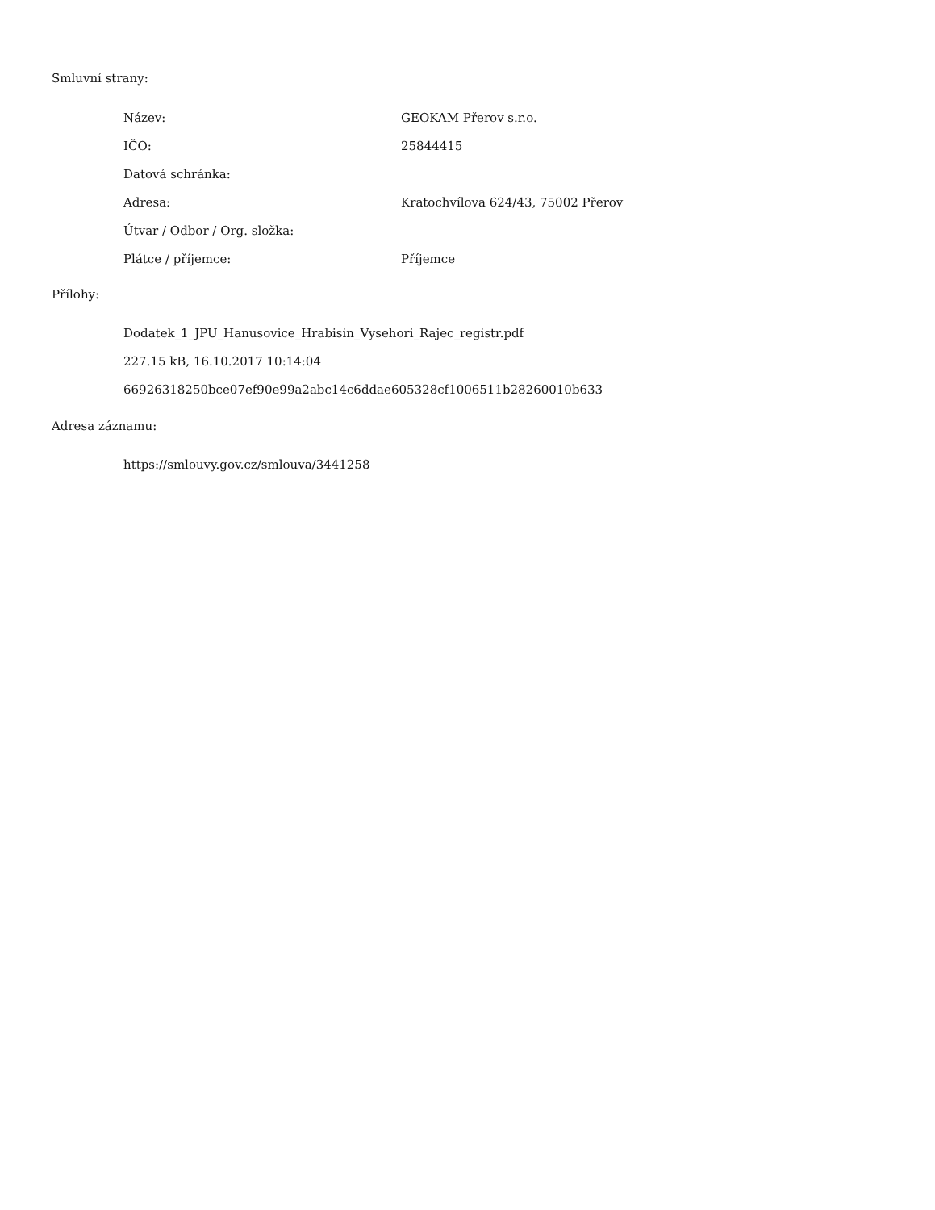Smluvní strany:
| Název: | GEOKAM Přerov s.r.o. |
| IČO: | 25844415 |
| Datová schránka: | |
| Adresa: | Kratochvílova 624/43, 75002 Přerov |
| Útvar / Odbor / Org. složka: | |
| Plátce / příjemce: | Příjemce |
Přílohy:
Dodatek_1_JPU_Hanusovice_Hrabisin_Vysehori_Rajec_registr.pdf
227.15 kB, 16.10.2017 10:14:04
66926318250bce07ef90e99a2abc14c6ddae605328cf1006511b28260010b633
Adresa záznamu:
https://smlouvy.gov.cz/smlouva/3441258